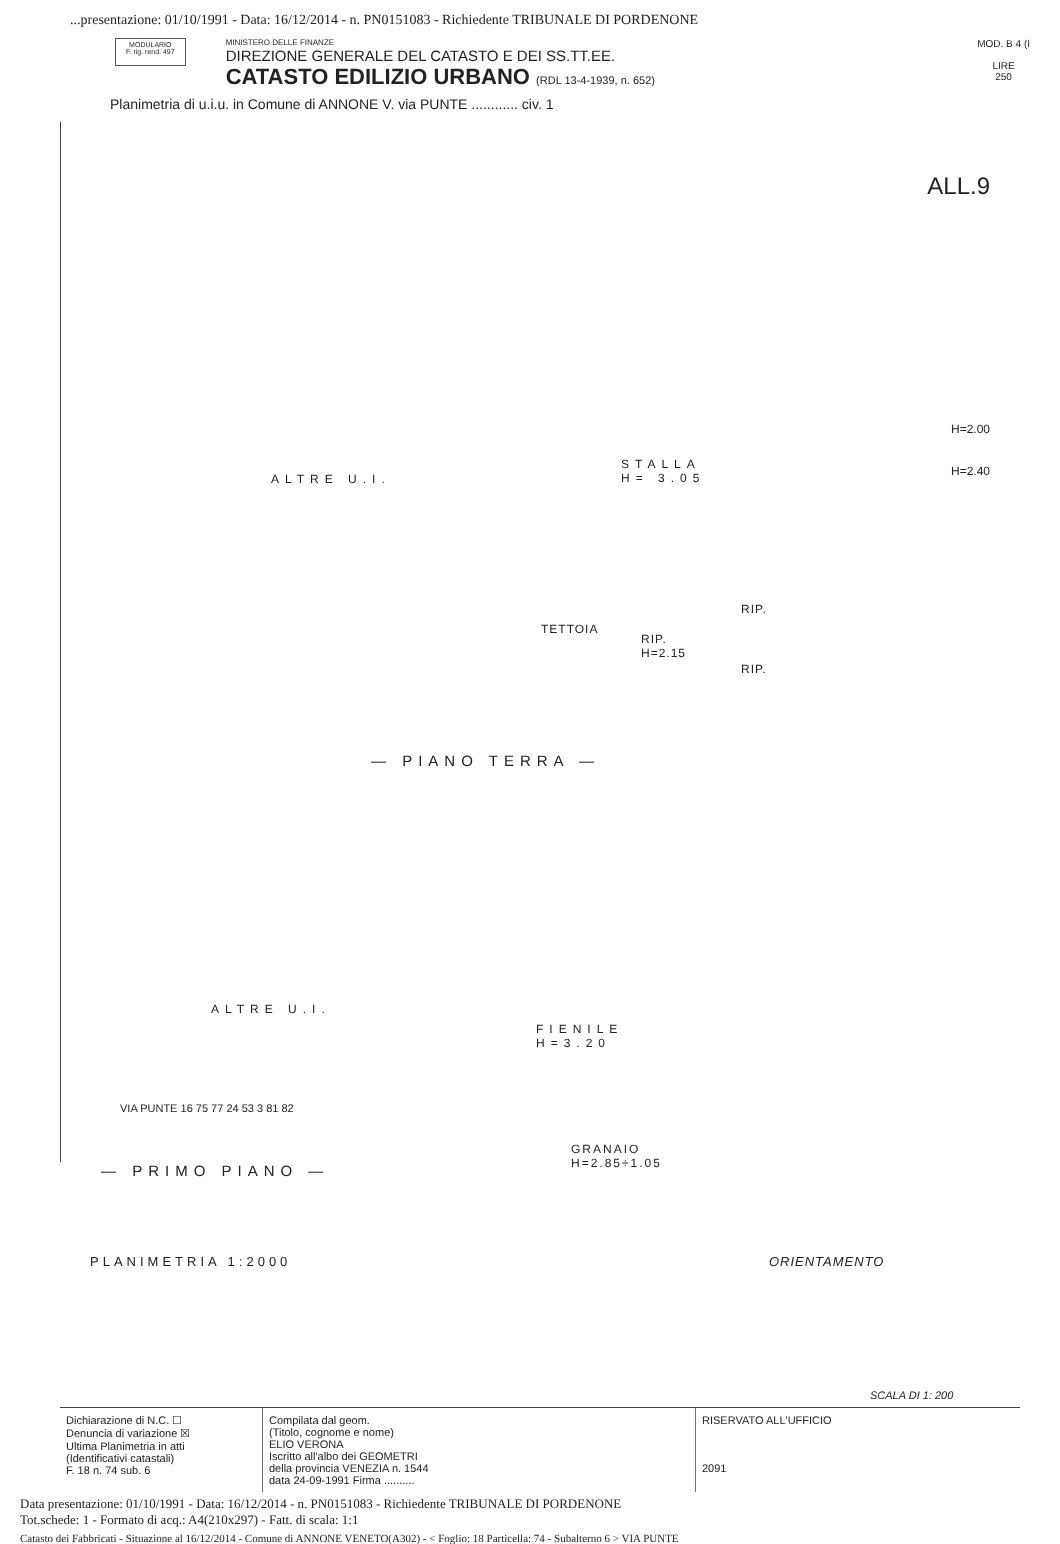...presentazione: 01/10/1991 - Data: 16/12/2014 - n. PN0151083 - Richiedente TRIBUNALE DI PORDENONE
MODULARIO
F. rig. rend. 497
MINISTERO DELLE FINANZE
DIREZIONE GENERALE DEL CATASTO E DEI SS.TT.EE.
CATASTO EDILIZIO URBANO (RDL 13-4-1939, n. 652)
MOD. B 4 (I
LIRE
250
Planimetria di u.i.u. in Comune di ANNONE V. via PUNTE ............ civ. 1
ALL.9
ALTRE U.I.
STALLA
H= 3.05
TETTOIA
RIP.
H=2.15
RIP.
RIP.
H=2.00
H=2.40
— PIANO TERRA —
ALTRE U.I.
FIENILE
H=3.20
GRANAIO
H=2.85÷1.05
— PRIMO PIANO —
VIA PUNTE 16 75 77 24 53 3 81 82
PLANIMETRIA 1:2000 ORIENTAMENTO
SCALA DI 1: 200
Dichiarazione di N.C. ☐
Denuncia di variazione ☒
Ultima Planimetria in atti
(Identificativi catastali)
F. 18 n. 74 sub. 6
Compilata dal geom.
(Titolo, cognome e nome)
ELIO VERONA
Iscritto all'albo dei GEOMETRI
della provincia VENEZIA n. 1544
data 24-09-1991 Firma ..........
RISERVATO ALL'UFFICIO
2091
Data presentazione: 01/10/1991 - Data: 16/12/2014 - n. PN0151083 - Richiedente TRIBUNALE DI PORDENONE
Tot.schede: 1 - Formato di acq.: A4(210x297) - Fatt. di scala: 1:1
Catasto dei Fabbricati - Situazione al 16/12/2014 - Comune di ANNONE VENETO(A302) - < Foglio: 18 Particella: 74 - Subalterno 6 > VIA PUNTE